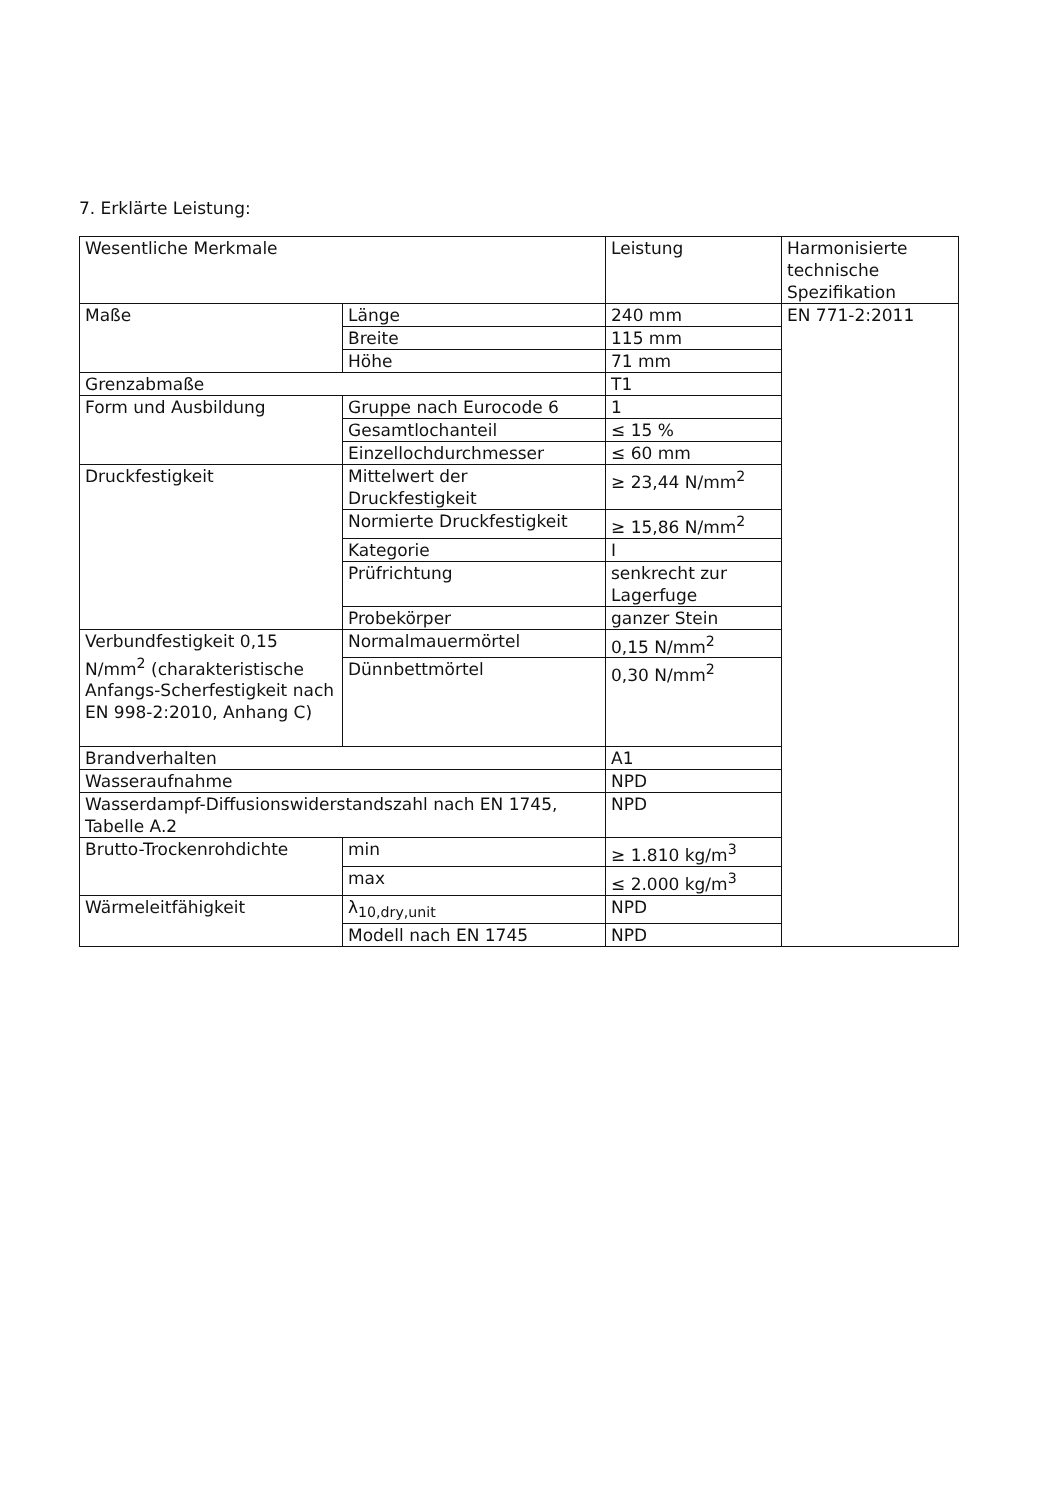7. Erklärte Leistung:
| Wesentliche Merkmale | | Leistung | Harmonisierte technische Spezifikation |
| Maße | Länge | 240 mm | EN 771-2:2011 |
| | Breite | 115 mm | |
| | Höhe | 71 mm | |
| Grenzabmaße | | T1 | |
| Form und Ausbildung | Gruppe nach Eurocode 6 | 1 | |
| | Gesamtlochanteil | ≤ 15 % | |
| | Einzellochdurchmesser | ≤ 60 mm | |
| Druckfestigkeit | Mittelwert der Druckfestigkeit | ≥ 23,44 N/mm<sup>2</sup> | |
| | Normierte Druckfestigkeit | ≥ 15,86 N/mm<sup>2</sup> | |
| | Kategorie | I | |
| | Prüfrichtung | senkrecht zur Lagerfuge | |
| | Probekörper | ganzer Stein | |
| Verbundfestigkeit 0,15 N/mm<sup>2</sup> (charakteristische Anfangs-Scherfestigkeit nach EN 998-2:2010, Anhang C) | Normalmauermörtel | 0,15 N/mm<sup>2</sup> | |
| | Dünnbettmörtel | 0,30 N/mm<sup>2</sup> | |
| Brandverhalten | | A1 | |
| Wasseraufnahme | | NPD | |
| Wasserdampf-Diffusionswiderstandszahl nach EN 1745, Tabelle A.2 | | NPD | |
| Brutto-Trockenrohdichte | min | ≥ 1.810 kg/m<sup>3</sup> | |
| | max | ≤ 2.000 kg/m<sup>3</sup> | |
| Wärmeleitfähigkeit | λ<sub>10,dry,unit</sub> | NPD | |
| | Modell nach EN 1745 | NPD | |